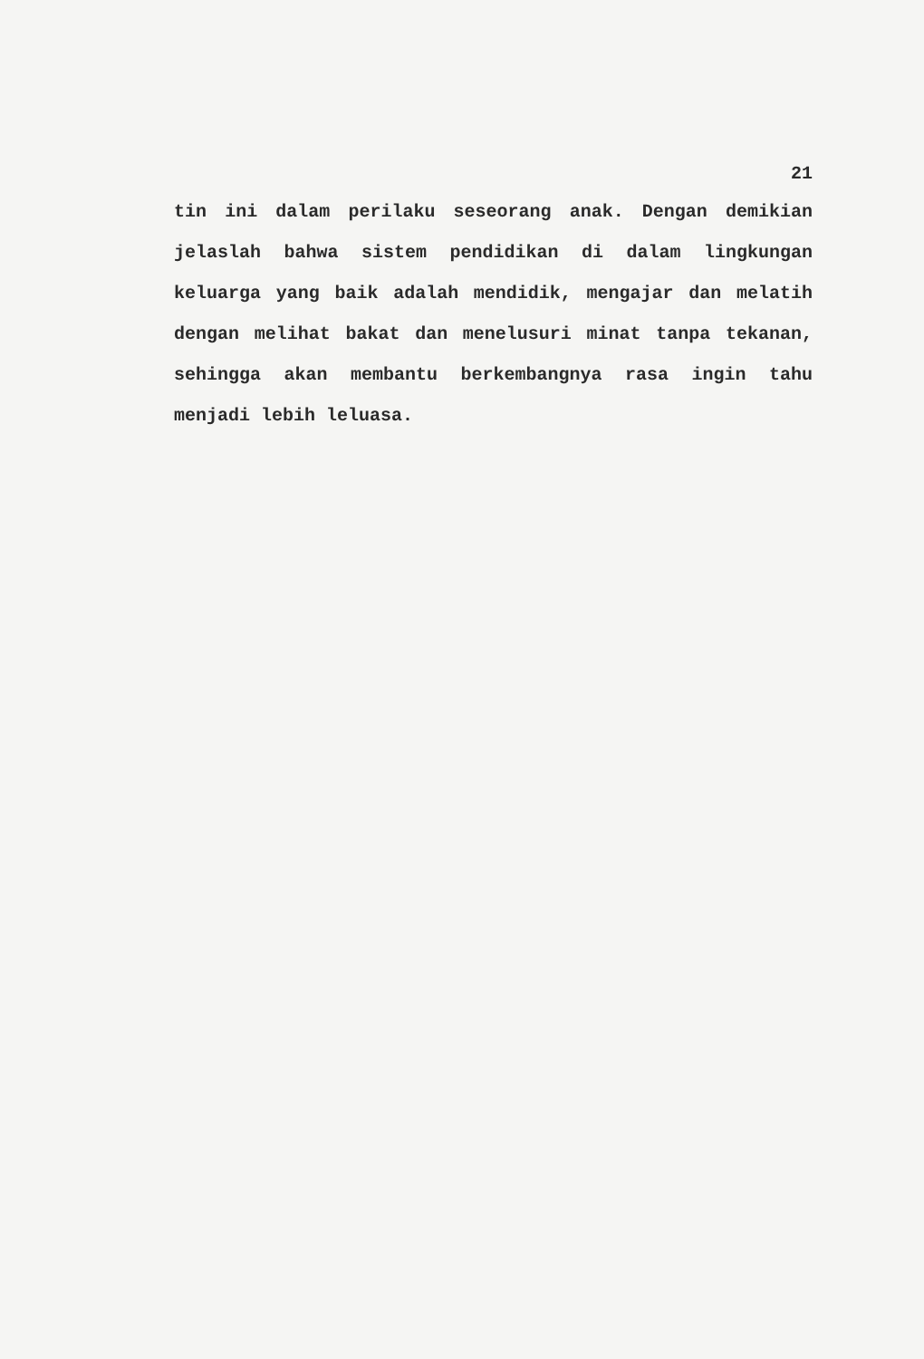21
tin ini dalam perilaku seseorang anak. Dengan demikian jelaslah bahwa sistem pendidikan di dalam lingkungan keluarga yang baik adalah mendidik, mengajar dan melatih dengan melihat bakat dan menelusuri minat tanpa tekanan, sehingga akan membantu berkembangnya rasa ingin tahu menjadi lebih leluasa.